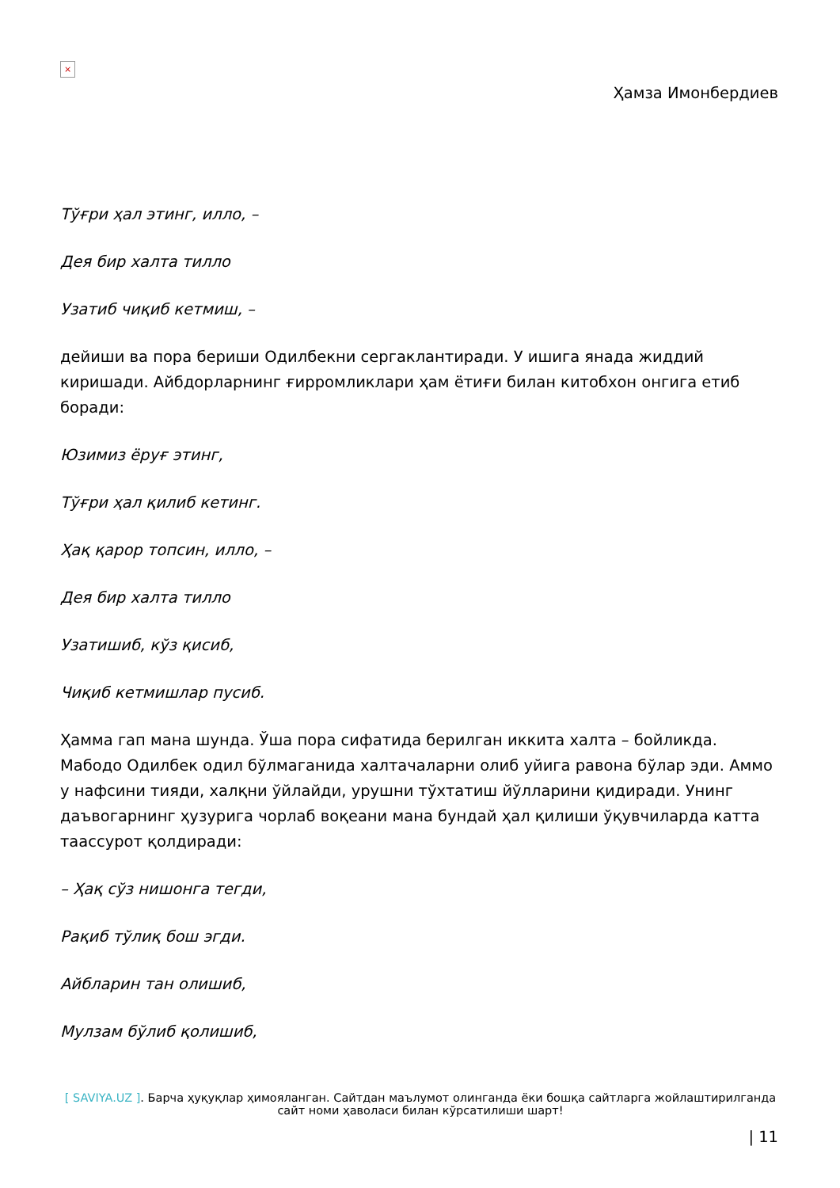×
Ҳамза Имонбердиев
Тўғри ҳал этинг, илло, –
Дея бир халта тилло
Узатиб чиқиб кетмиш, –
дейиши ва пора бериши Одилбекни сергаклантиради. У ишига янада жиддий киришади. Айбдорларнинг ғирромликлари ҳам ётиғи билан китобхон онгига етиб боради:
Юзимиз ёруғ этинг,
Тўғри ҳал қилиб кетинг.
Ҳақ қарор топсин, илло, –
Дея бир халта тилло
Узатишиб, кўз қисиб,
Чиқиб кетмишлар пусиб.
Ҳамма гап мана шунда. Ўша пора сифатида берилган иккита халта – бойликда. Мабодо Одилбек одил бўлмаганида халтачаларни олиб уйига равона бўлар эди. Аммо у нафсини тияди, халқни ўйлайди, урушни тўхтатиш йўлларини қидиради. Унинг даъвогарнинг ҳузурига чорлаб воқеани мана бундай ҳал қилиши ўқувчиларда катта таассурот қолдиради:
– Ҳақ сўз нишонга тегди,
Рақиб тўлиқ бош эгди.
Айбларин тан олишиб,
Мулзам бўлиб қолишиб,
[ SAVIYA.UZ ]. Барча ҳуқуқлар ҳимояланган. Сайтдан маълумот олинганда ёки бошқа сайтларга жойлаштирилганда сайт номи ҳаволаси билан кўрсатилиши шарт!
| 11